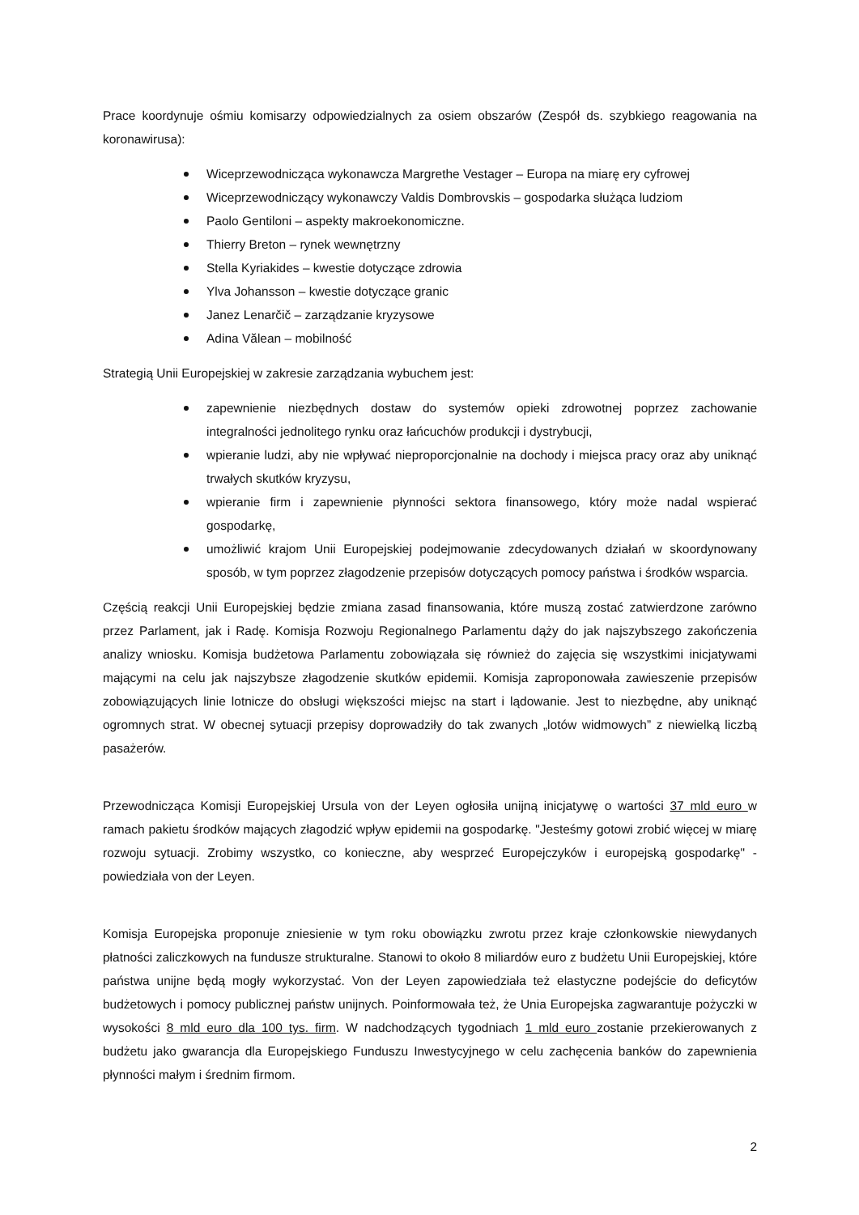Prace koordynuje ośmiu komisarzy odpowiedzialnych za osiem obszarów (Zespół ds. szybkiego reagowania na koronawirusa):
Wiceprzewodnicząca wykonawcza Margrethe Vestager – Europa na miarę ery cyfrowej
Wiceprzewodniczący wykonawczy Valdis Dombrovskis – gospodarka służąca ludziom
Paolo Gentiloni – aspekty makroekonomiczne.
Thierry Breton – rynek wewnętrzny
Stella Kyriakides – kwestie dotyczące zdrowia
Ylva Johansson – kwestie dotyczące granic
Janez Lenarčič – zarządzanie kryzysowe
Adina Vălean – mobilność
Strategią Unii Europejskiej w zakresie zarządzania wybuchem jest:
zapewnienie niezbędnych dostaw do systemów opieki zdrowotnej poprzez zachowanie integralności jednolitego rynku oraz łańcuchów produkcji i dystrybucji,
wpieranie ludzi, aby nie wpływać nieproporcjonalnie na dochody i miejsca pracy oraz aby uniknąć trwałych skutków kryzysu,
wpieranie firm i zapewnienie płynności sektora finansowego, który może nadal wspierać gospodarkę,
umożliwić krajom Unii Europejskiej podejmowanie zdecydowanych działań w skoordynowany sposób, w tym poprzez złagodzenie przepisów dotyczących pomocy państwa i środków wsparcia.
Częścią reakcji Unii Europejskiej będzie zmiana zasad finansowania, które muszą zostać zatwierdzone zarówno przez Parlament, jak i Radę. Komisja Rozwoju Regionalnego Parlamentu dąży do jak najszybszego zakończenia analizy wniosku. Komisja budżetowa Parlamentu zobowiązała się również do zajęcia się wszystkimi inicjatywami mającymi na celu jak najszybsze złagodzenie skutków epidemii. Komisja zaproponowała zawieszenie przepisów zobowiązujących linie lotnicze do obsługi większości miejsc na start i lądowanie. Jest to niezbędne, aby uniknąć ogromnych strat. W obecnej sytuacji przepisy doprowadziły do tak zwanych „lotów widmowych” z niewielką liczbą pasażerów.
Przewodnicząca Komisji Europejskiej Ursula von der Leyen ogłosiła unijną inicjatywę o wartości 37 mld euro w ramach pakietu środków mających złagodzić wpływ epidemii na gospodarkę. "Jesteśmy gotowi zrobić więcej w miarę rozwoju sytuacji. Zrobimy wszystko, co konieczne, aby wesprzeć Europejczyków i europejską gospodarkę" - powiedziała von der Leyen.
Komisja Europejska proponuje zniesienie w tym roku obowiązku zwrotu przez kraje członkowskie niewydanych płatności zaliczkowych na fundusze strukturalne. Stanowi to około 8 miliardów euro z budżetu Unii Europejskiej, które państwa unijne będą mogły wykorzystać. Von der Leyen zapowiedziała też elastyczne podejście do deficytów budżetowych i pomocy publicznej państw unijnych. Poinformowała też, że Unia Europejska zagwarantuje pożyczki w wysokości 8 mld euro dla 100 tys. firm. W nadchodzących tygodniach 1 mld euro zostanie przekierowanych z budżetu jako gwarancja dla Europejskiego Funduszu Inwestycyjnego w celu zachęcenia banków do zapewnienia płynności małym i średnim firmom.
2